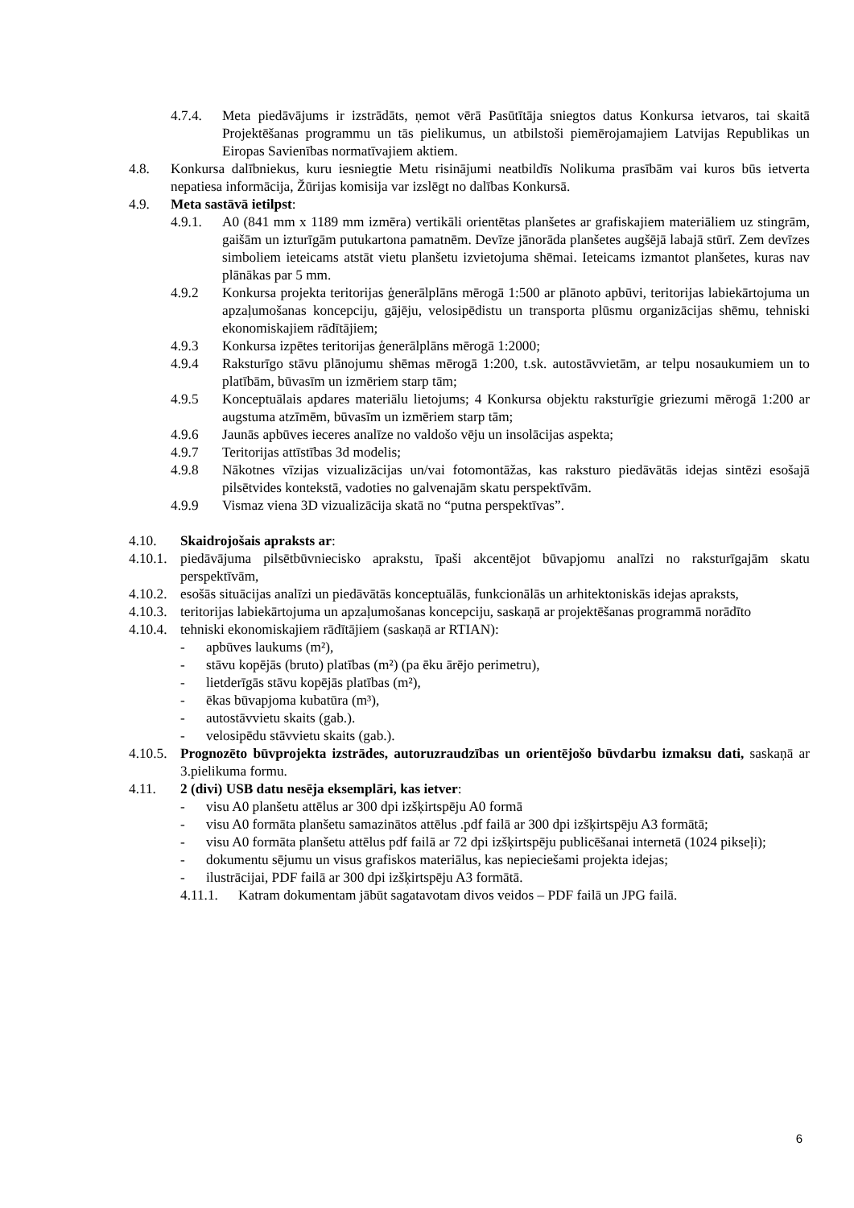4.7.4. Meta piedāvājums ir izstrādāts, ņemot vērā Pasūtītāja sniegtos datus Konkursa ietvaros, tai skaitā Projektēšanas programmu un tās pielikumus, un atbilstoši piemērojamajiem Latvijas Republikas un Eiropas Savienības normatīvajiem aktiem.
4.8. Konkursa dalībniekus, kuru iesniegtie Metu risinājumi neatbildīs Nolikuma prasībām vai kuros būs ietverta nepatiesa informācija, Žūrijas komisija var izslēgt no dalības Konkursā.
4.9. Meta sastāvā ietilpst:
4.9.1. A0 (841 mm x 1189 mm izmēra) vertikāli orientētas planšetes ar grafiskajiem materiāliem uz stingrām, gaišām un izturīgām putukartona pamatnēm. Devīze jānorāda planšetes augšējā labajā stūrī. Zem devīzes simboliem ieteicams atstāt vietu planšetu izvietojuma shēmai. Ieteicams izmantot planšetes, kuras nav plānākas par 5 mm.
4.9.2 Konkursa projekta teritorijas ģenerālplāns mērogā 1:500 ar plānoto apbūvi, teritorijas labiekārtojuma un apzaļumošanas koncepciju, gājēju, velosipēdistu un transporta plūsmu organizācijas shēmu, tehniski ekonomiskajiem rādītājiem;
4.9.3 Konkursa izpētes teritorijas ģenerālplāns mērogā 1:2000;
4.9.4 Raksturīgo stāvu plānojumu shēmas mērogā 1:200, t.sk. autostāvvietām, ar telpu nosaukumiem un to platībām, būvasīm un izmēriem starp tām;
4.9.5 Konceptuālais apdares materiālu lietojums; 4 Konkursa objektu raksturīgie griezumi mērogā 1:200 ar augstuma atzīmēm, būvasīm un izmēriem starp tām;
4.9.6 Jaunās apbūves ieceres analīze no valdošo vēju un insolācijas aspekta;
4.9.7 Teritorijas attīstības 3d modelis;
4.9.8 Nākotnes vīzijas vizualizācijas un/vai fotomontāžas, kas raksturo piedāvātās idejas sintēzi esošajā pilsētvides kontekstā, vadoties no galvenajām skatu perspektīvām.
4.9.9 Vismaz viena 3D vizualizācija skatā no “putna perspektīvas”.
4.10. Skaidrojošais apraksts ar:
4.10.1. piedāvājuma pilsētbūvniecisko aprakstu, īpaši akcentējot būvapjomu analīzi no raksturīgajām skatu perspektīvām,
4.10.2. esošās situācijas analīzi un piedāvātās konceptuālās, funkcionālās un arhitektoniskās idejas apraksts,
4.10.3. teritorijas labiekārtojuma un apzaļumošanas koncepciju, saskaņā ar projektēšanas programmā norādīto
4.10.4. tehniski ekonomiskajiem rādītājiem (saskaņā ar RTIAN):
- apbūves laukums (m²),
- stāvu kopējās (bruto) platības (m²) (pa ēku ārējo perimetru),
- lietderīgās stāvu kopējās platības (m²),
- ēkas būvapjoma kubatūra (m³),
- autostāvvietu skaits (gab.).
- velosipēdu stāvvietu skaits (gab.).
4.10.5. Prognozēto būvprojekta izstrādes, autoruzraudzības un orientējošo būvdarbu izmaksu dati, saskaņā ar 3.pielikuma formu.
4.11. 2 (divi) USB datu nesēja eksemplāri, kas ietver:
- visu A0 planšetu attēlus ar 300 dpi izšķirtspēju A0 formā
- visu A0 formāta planšetu samazinātos attēlus .pdf failā ar 300 dpi izšķirtspēju A3 formātā;
- visu A0 formāta planšetu attēlus pdf failā ar 72 dpi izšķirtspēju publicēšanai internetā (1024 pikseļi);
- dokumentu sējumu un visus grafiskos materiālus, kas nepieciešami projekta idejas;
- ilustrācijai, PDF failā ar 300 dpi izšķirtspēju A3 formātā.
4.11.1. Katram dokumentam jābūt sagatavotam divos veidos – PDF failā un JPG failā.
6